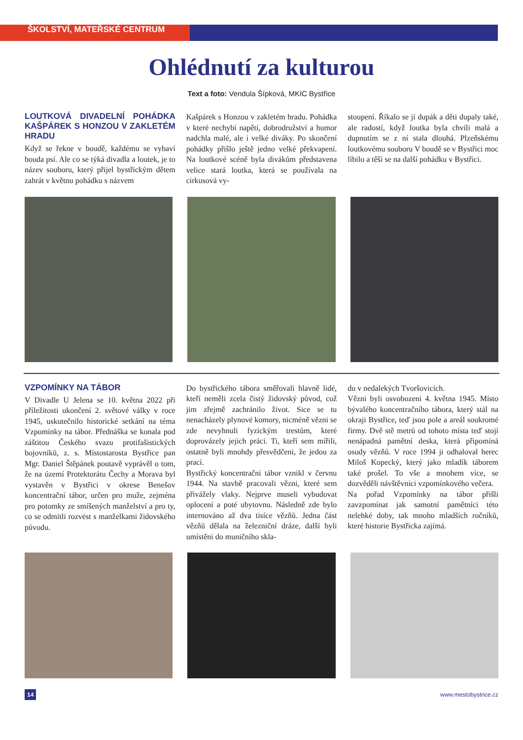ŠKOLSTVÍ, MATEŘSKÉ CENTRUM
Ohlédnutí za kulturou
Text a foto: Vendula Šípková, MKIC Bystřice
LOUTKOVÁ DIVADELNÍ POHÁDKA KAŠPÁREK S HONZOU V ZAKLETÉM HRADU
Když se řekne v boudě, každému se vybaví bouda psí. Ale co se týká divadla a loutek, je to název souboru, který přijel bystřickým dětem zahrát v květnu pohádku s názvem
Kašpárek s Honzou v zakletém hradu. Pohádka v které nechybí napětí, dobrodružství a humor nadchla malé, ale i velké diváky. Po skončení pohádky přišlo ještě jedno velké překvapení. Na loutkové scéně byla divákům představena velice stará loutka, která se používala na cirkusová vy-
stoupení. Říkalo se jí dupák a děti dupaly také, ale radostí, když loutka byla chvíli malá a dupnutím se z ní stala dlouhá. Plzeňskému loutkovému souboru V boudě se v Bystřici moc líbilo a těší se na další pohádku v Bystřici.
VZPOMÍNKY NA TÁBOR
V Divadle U Jelena se 10. května 2022 při příležitosti ukončení 2. světové války v roce 1945, uskutečnilo historické setkání na téma Vzpomínky na tábor. Přednáška se konala pod záštitou Českého svazu protifašistických bojovníků, z. s. Místostarosta Bystřice pan Mgr. Daniel Štěpánek poutavě vyprávěl o tom, že na území Protektorátu Čechy a Morava byl vystavěn v Bystřici v okrese Benešov koncentrační tábor, určen pro muže, zejména pro potomky ze smíšených manželství a pro ty, co se odmítli rozvést s manželkami židovského původu.
Do bystřického tábora směřovali hlavně lidé, kteří neměli zcela čistý židovský původ, což jim zřejmě zachránilo život. Sice se tu nenacházely plynové komory, nicméně vězni se zde nevyhnuli fyzickým trestům, které doprovázely jejich práci. Ti, kteří sem mířili, ostatně byli mnohdy přesvědčeni, že jedou za prací.
Bystřický koncentrační tábor vznikl v červnu 1944. Na stavbě pracovali vězni, které sem přivážely vlaky. Nejprve museli vybudovat oplocení a poté ubytovnu. Následně zde bylo internováno až dva tisíce vězňů. Jedna část vězňů dělala na železniční dráze, další byli umístěni do muničního skla-
du v nedalekých Tvoršovicích.
Vězni byli osvobozeni 4. května 1945. Místo bývalého koncentračního tábora, který stál na okraji Bystřice, teď jsou pole a areál soukromé firmy. Dvě stě metrů od tohoto místa teď stojí nenápadná pamětní deska, která připomíná osudy vězňů. V roce 1994 ji odhaloval herec Miloš Kopecký, který jako mladík táborem také prošel. To vše a mnohem více, se dozvěděli návštěvníci vzpomínkového večera.
Na pořad Vzpomínky na tábor přišli zavzpomínat jak samotní pamětníci této nelehké doby, tak mnoho mladších ročníků, které historie Bystřicka zajímá.
14 www.mestobystrice.cz